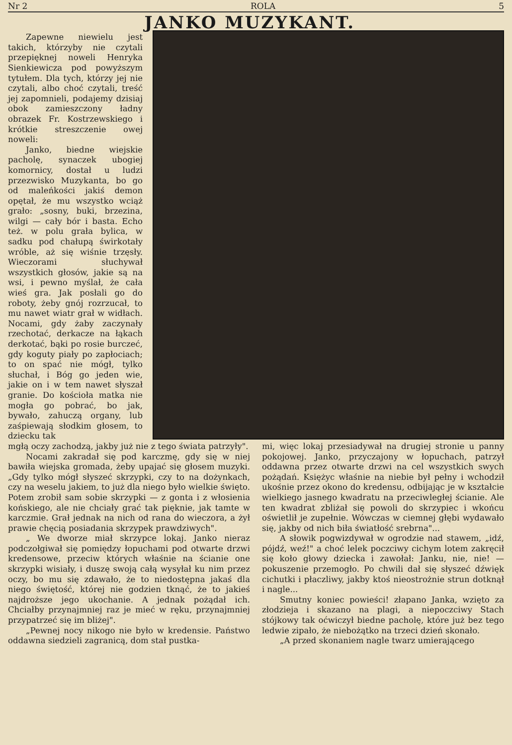Nr 2 ROLA 5
JANKO MUZYKANT.
Zapewne niewielu jest takich, którzyby nie czytali przepięknej noweli Henryka Sienkiewicza pod powyższym tytułem. Dla tych, którzy jej nie czytali, albo choć czytali, treść jej zapomnieli, podajemy dzisiaj obok zamieszczony ładny obrazek Fr. Kostrzewskiego i krótkie streszczenie owej noweli:
Janko, biedne wiejskie pacholę, synaczek ubogiej komornicy, dostał u ludzi przezwisko Muzykanta, bo go od maleńkości jakiś demon opętał, że mu wszystko wciąż grało: „sosny, buki, brzezina, wilgi — cały bór i basta. Echo też. w polu grała bylica, w sadku pod chałupą świrkotały wróble, aż się wiśnie trzęsły. Wieczorami słuchywał wszystkich głosów, jakie są na wsi, i pewno myślał, że cała wieś gra. Jak posłali go do roboty, żeby gnój rozrzucał, to mu nawet wiatr grał w widłach. Nocami, gdy żaby zaczynały rzechotać, derkacze na łąkach derkotać, bąki po rosie burczeć, gdy koguty piały po zapłociach; to on spać nie mógł, tylko słuchał, i Bóg go jeden wie, jakie on i w tem nawet słyszał granie. Do kościoła matka nie mogła go pobrać, bo jak, bywało, zahuczą organy, lub zaśpiewają słodkim głosem, to dziecku tak
mgłą oczy zachodzą, jakby już nie z tego świata patrzyły".
Nocami zakradał się pod karczmę, gdy się w niej bawiła wiejska gromada, żeby upajać się głosem muzyki. „Gdy tylko mógł słyszeć skrzypki, czy to na dożynkach, czy na weselu jakiem, to już dla niego było wielkie święto. Potem zrobił sam sobie skrzypki — z gonta i z włosienia końskiego, ale nie chciały grać tak pięknie, jak tamte w karczmie. Grał jednak na nich od rana do wieczora, a żył prawie chęcią posiadania skrzypek prawdziwych".
„ We dworze miał skrzypce lokaj. Janko nieraz podczołgiwał się pomiędzy łopuchami pod otwarte drzwi kredensowe, przeciw których właśnie na ścianie one skrzypki wisiały, i duszę swoją całą wysyłał ku nim przez oczy, bo mu się zdawało, że to niedostępna jakaś dla niego świętość, której nie godzien tknąć, że to jakieś najdroższe jego ukochanie. A jednak pożądał ich. Chciałby przynajmniej raz je mieć w ręku, przynajmniej przypatrzeć się im bliżej".
„Pewnej nocy nikogo nie było w kredensie. Państwo oddawna siedzieli zagranicą, dom stał pustka-
mi, więc lokaj przesiadywał na drugiej stronie u panny pokojowej. Janko, przyczajony w łopuchach, patrzył oddawna przez otwarte drzwi na cel wszystkich swych pożądań. Księżyc właśnie na niebie był pełny i wchodził ukośnie przez okono do kredensu, odbijając je w kształcie wielkiego jasnego kwadratu na przeciwległej ścianie. Ale ten kwadrat zbliżał się powoli do skrzypiec i wkońcu oświetlił je zupełnie. Wówczas w ciemnej głębi wydawało się, jakby od nich biła światłość srebrna"...
A słowik pogwizdywał w ogrodzie nad stawem, „idź, pójdź, weź!" a choć lelek poczciwy cichym lotem zakręcił się koło głowy dziecka i zawołał: Janku, nie, nie! — pokuszenie przemogło. Po chwili dał się słyszeć dźwięk cichutki i płaczliwy, jakby ktoś nieostrożnie strun dotknął i nagle...
Smutny koniec powieści! złapano Janka, wzięto za złodzieja i skazano na plagi, a niepoczciwy Stach stójkowy tak oćwiczył biedne pacholę, które już bez tego ledwie zipało, że niebożątko na trzeci dzień skonało.
„A przed skonaniem nagle twarz umierającego